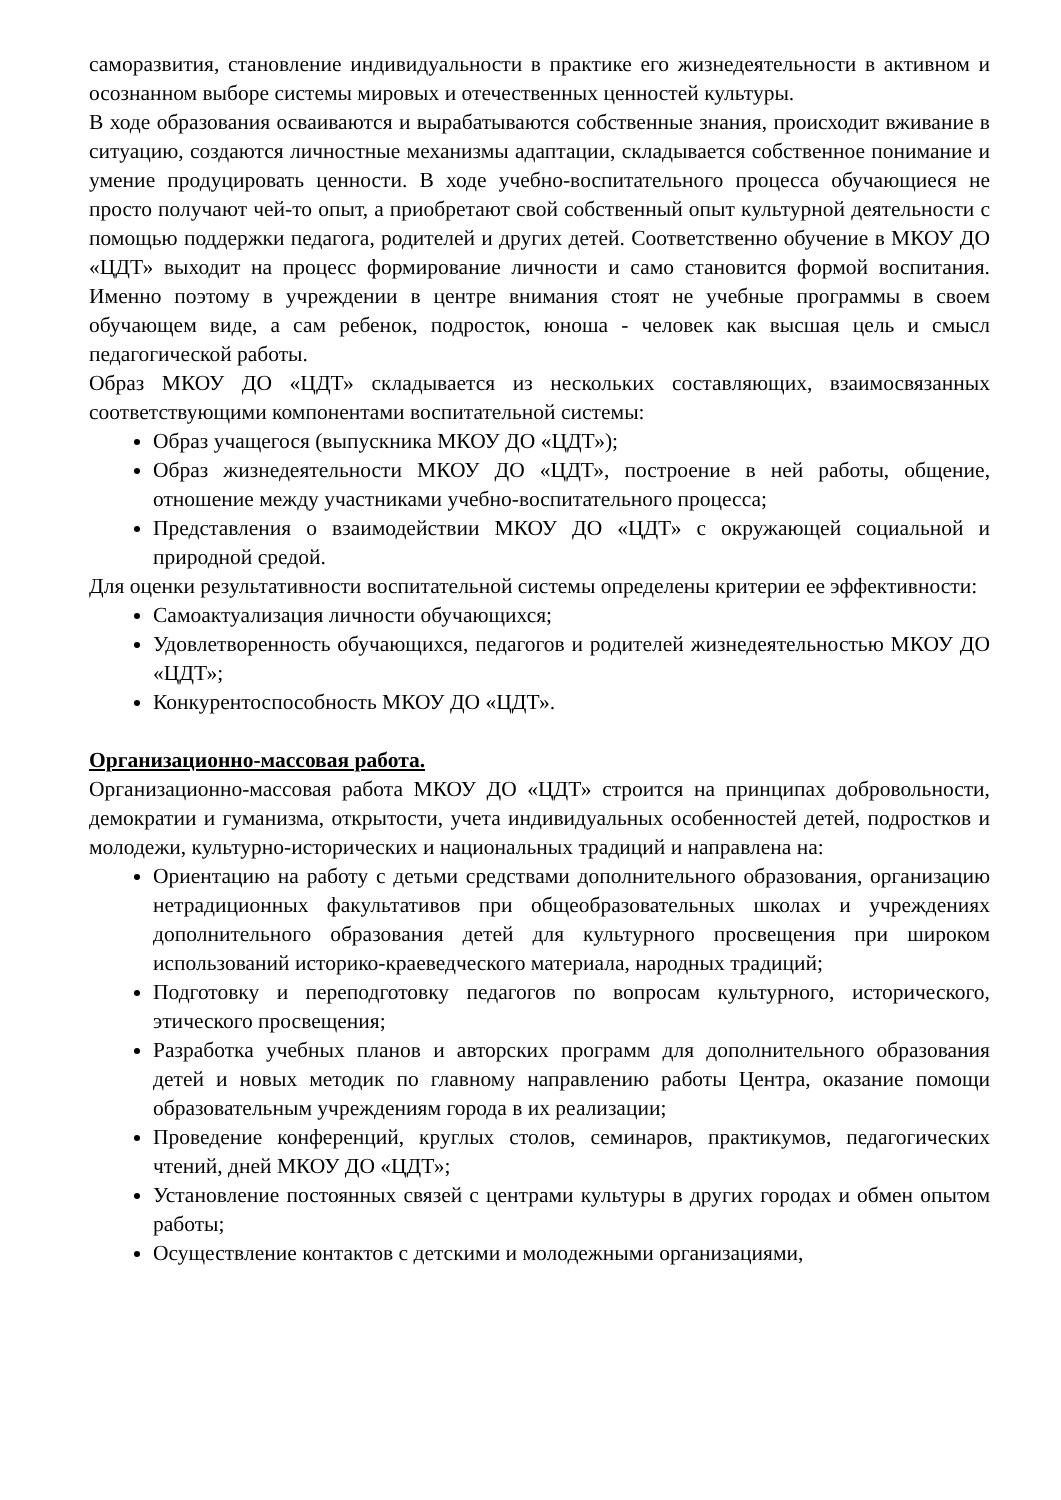саморазвития, становление индивидуальности в практике его жизнедеятельности в активном и осознанном выборе системы мировых и отечественных ценностей культуры.
В ходе образования осваиваются и вырабатываются собственные знания, происходит вживание в ситуацию, создаются личностные механизмы адаптации, складывается собственное понимание и умение продуцировать ценности. В ходе учебно-воспитательного процесса обучающиеся не просто получают чей-то опыт, а приобретают свой собственный опыт культурной деятельности с помощью поддержки педагога, родителей и других детей. Соответственно обучение в МКОУ ДО «ЦДТ» выходит на процесс формирование личности и само становится формой воспитания. Именно поэтому в учреждении в центре внимания стоят не учебные программы в своем обучающем виде, а сам ребенок, подросток, юноша - человек как высшая цель и смысл педагогической работы.
Образ МКОУ ДО «ЦДТ» складывается из нескольких составляющих, взаимосвязанных соответствующими компонентами воспитательной системы:
Образ учащегося (выпускника МКОУ ДО «ЦДТ»);
Образ жизнедеятельности МКОУ ДО «ЦДТ», построение в ней работы, общение, отношение между участниками учебно-воспитательного процесса;
Представления о взаимодействии МКОУ ДО «ЦДТ» с окружающей социальной и природной средой.
Для оценки результативности воспитательной системы определены критерии ее эффективности:
Самоактуализация личности обучающихся;
Удовлетворенность обучающихся, педагогов и родителей жизнедеятельностью МКОУ ДО «ЦДТ»;
Конкурентоспособность МКОУ ДО «ЦДТ».
Организационно-массовая работа.
Организационно-массовая работа МКОУ ДО «ЦДТ» строится на принципах добровольности, демократии и гуманизма, открытости, учета индивидуальных особенностей детей, подростков и молодежи, культурно-исторических и национальных традиций и направлена на:
Ориентацию на работу с детьми средствами дополнительного образования, организацию нетрадиционных факультативов при общеобразовательных школах и учреждениях дополнительного образования детей для культурного просвещения при широком использований историко-краеведческого материала, народных традиций;
Подготовку и переподготовку педагогов по вопросам культурного, исторического, этического просвещения;
Разработка учебных планов и авторских программ для дополнительного образования детей и новых методик по главному направлению работы Центра, оказание помощи образовательным учреждениям города в их реализации;
Проведение конференций, круглых столов, семинаров, практикумов, педагогических чтений, дней МКОУ ДО «ЦДТ»;
Установление постоянных связей с центрами культуры в других городах и обмен опытом работы;
Осуществление контактов с детскими и молодежными организациями,